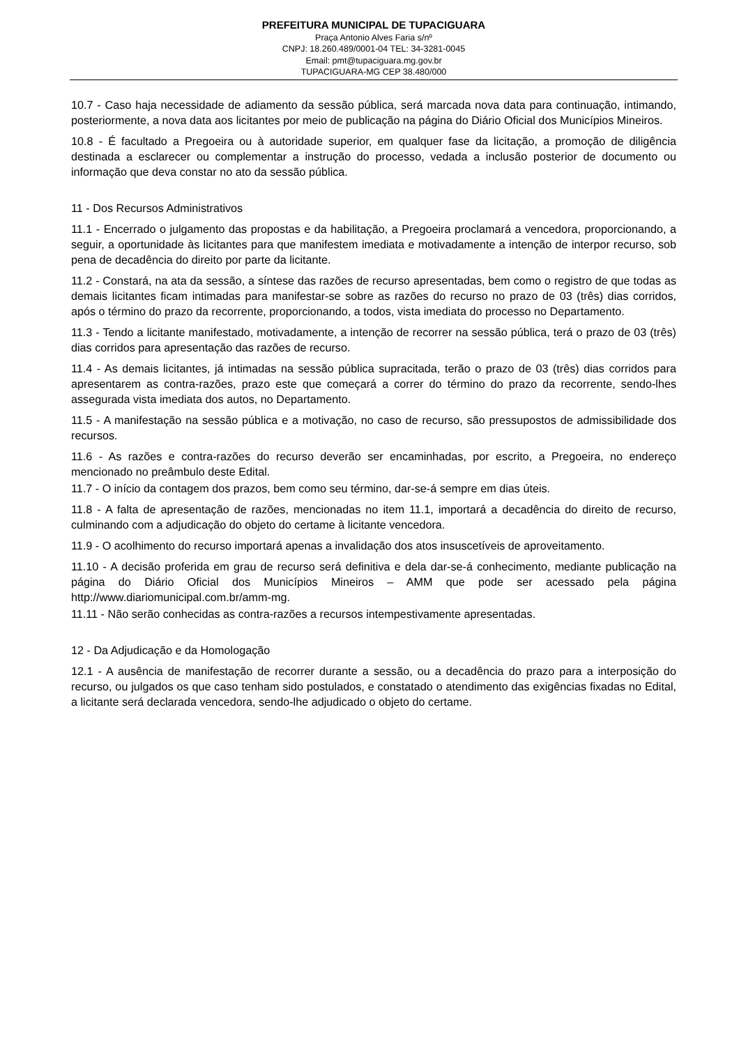PREFEITURA MUNICIPAL DE TUPACIGUARA
Praça Antonio Alves Faria s/nº
CNPJ: 18.260.489/0001-04 TEL: 34-3281-0045
Email: pmt@tupaciguara.mg.gov.br
TUPACIGUARA-MG CEP 38.480/000
10.7 - Caso haja necessidade de adiamento da sessão pública, será marcada nova data para continuação, intimando, posteriormente, a nova data aos licitantes por meio de publicação na página do Diário Oficial dos Municípios Mineiros.
10.8 - É facultado a Pregoeira ou à autoridade superior, em qualquer fase da licitação, a promoção de diligência destinada a esclarecer ou complementar a instrução do processo, vedada a inclusão posterior de documento ou informação que deva constar no ato da sessão pública.
11 - Dos Recursos Administrativos
11.1 - Encerrado o julgamento das propostas e da habilitação, a Pregoeira proclamará a vencedora, proporcionando, a seguir, a oportunidade às licitantes para que manifestem imediata e motivadamente a intenção de interpor recurso, sob pena de decadência do direito por parte da licitante.
11.2 - Constará, na ata da sessão, a síntese das razões de recurso apresentadas, bem como o registro de que todas as demais licitantes ficam intimadas para manifestar-se sobre as razões do recurso no prazo de 03 (três) dias corridos, após o término do prazo da recorrente, proporcionando, a todos, vista imediata do processo no Departamento.
11.3 - Tendo a licitante manifestado, motivadamente, a intenção de recorrer na sessão pública, terá o prazo de 03 (três) dias corridos para apresentação das razões de recurso.
11.4 - As demais licitantes, já intimadas na sessão pública supracitada, terão o prazo de 03 (três) dias corridos para apresentarem as contra-razões, prazo este que começará a correr do término do prazo da recorrente, sendo-lhes assegurada vista imediata dos autos, no Departamento.
11.5 - A manifestação na sessão pública e a motivação, no caso de recurso, são pressupostos de admissibilidade dos recursos.
11.6 - As razões e contra-razões do recurso deverão ser encaminhadas, por escrito, a Pregoeira, no endereço mencionado no preâmbulo deste Edital.
11.7 - O início da contagem dos prazos, bem como seu término, dar-se-á sempre em dias úteis.
11.8 - A falta de apresentação de razões, mencionadas no item 11.1, importará a decadência do direito de recurso, culminando com a adjudicação do objeto do certame à licitante vencedora.
11.9 - O acolhimento do recurso importará apenas a invalidação dos atos insuscetíveis de aproveitamento.
11.10 - A decisão proferida em grau de recurso será definitiva e dela dar-se-á conhecimento, mediante publicação na página do Diário Oficial dos Municípios Mineiros – AMM que pode ser acessado pela página http://www.diariomunicipal.com.br/amm-mg.
11.11 - Não serão conhecidas as contra-razões a recursos intempestivamente apresentadas.
12 - Da Adjudicação e da Homologação
12.1 - A ausência de manifestação de recorrer durante a sessão, ou a decadência do prazo para a interposição do recurso, ou julgados os que caso tenham sido postulados, e constatado o atendimento das exigências fixadas no Edital, a licitante será declarada vencedora, sendo-lhe adjudicado o objeto do certame.